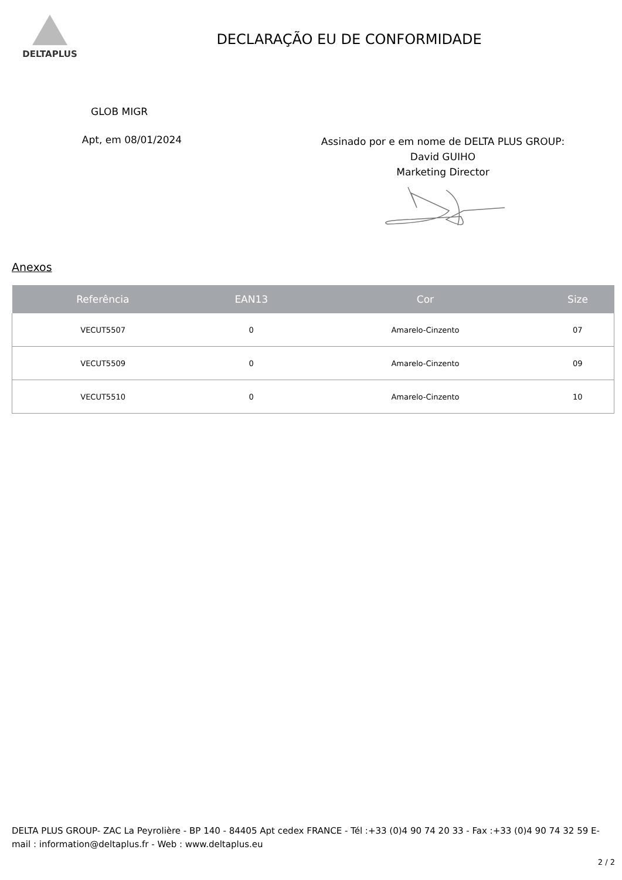DELTAPLUS
DECLARAÇÃO EU DE CONFORMIDADE
GLOB MIGR
Apt, em 08/01/2024
Assinado por e em nome de DELTA PLUS GROUP:
David GUIHO
Marketing Director
Anexos
| Referência | EAN13 | Cor | Size |
| --- | --- | --- | --- |
| VECUT5507 | 0 | Amarelo-Cinzento | 07 |
| VECUT5509 | 0 | Amarelo-Cinzento | 09 |
| VECUT5510 | 0 | Amarelo-Cinzento | 10 |
DELTA PLUS GROUP- ZAC La Peyrolière - BP 140 - 84405 Apt cedex FRANCE - Tél :+33 (0)4 90 74 20 33 - Fax :+33 (0)4 90 74 32 59 E-mail : information@deltaplus.fr - Web : www.deltaplus.eu
2 / 2